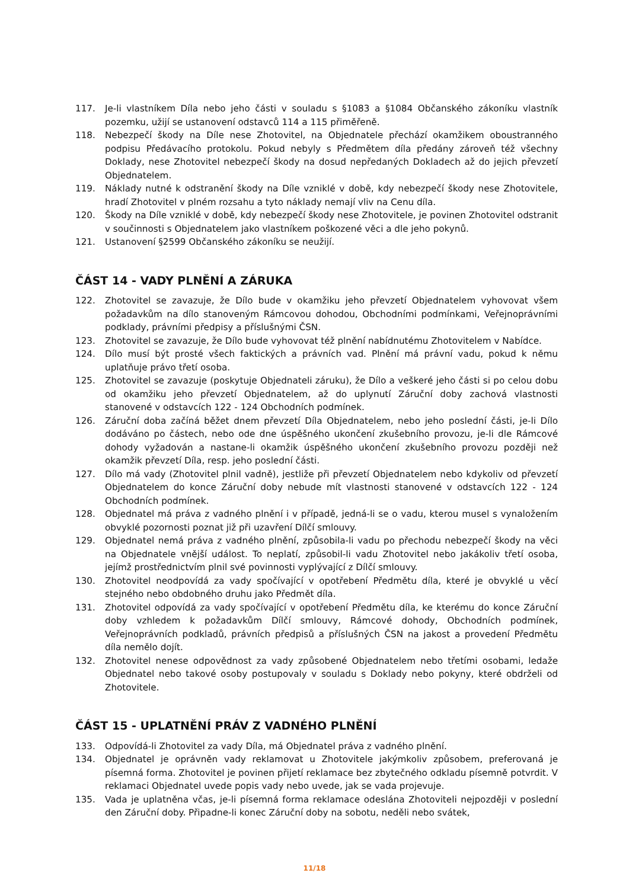117. Je-li vlastníkem Díla nebo jeho části v souladu s §1083 a §1084 Občanského zákoníku vlastník pozemku, užijí se ustanovení odstavců 114 a 115 přiměřeně.
118. Nebezpečí škody na Díle nese Zhotovitel, na Objednatele přechází okamžikem oboustranného podpisu Předávacího protokolu. Pokud nebyly s Předmětem díla předány zároveň též všechny Doklady, nese Zhotovitel nebezpečí škody na dosud nepředaných Dokladech až do jejich převzetí Objednatelem.
119. Náklady nutné k odstranění škody na Díle vzniklé v době, kdy nebezpečí škody nese Zhotovitele, hradí Zhotovitel v plném rozsahu a tyto náklady nemají vliv na Cenu díla.
120. Škody na Díle vzniklé v době, kdy nebezpečí škody nese Zhotovitele, je povinen Zhotovitel odstranit v součinnosti s Objednatelem jako vlastníkem poškozené věci a dle jeho pokynů.
121. Ustanovení §2599 Občanského zákoníku se neužijí.
ČÁST 14 - VADY PLNĚNÍ A ZÁRUKA
122. Zhotovitel se zavazuje, že Dílo bude v okamžiku jeho převzetí Objednatelem vyhovovat všem požadavkům na dílo stanoveným Rámcovou dohodou, Obchodními podmínkami, Veřejnoprávními podklady, právními předpisy a příslušnými ČSN.
123. Zhotovitel se zavazuje, že Dílo bude vyhovovat též plnění nabídnutému Zhotovitelem v Nabídce.
124. Dílo musí být prosté všech faktických a právních vad. Plnění má právní vadu, pokud k němu uplatňuje právo třetí osoba.
125. Zhotovitel se zavazuje (poskytuje Objednateli záruku), že Dílo a veškeré jeho části si po celou dobu od okamžiku jeho převzetí Objednatelem, až do uplynutí Záruční doby zachová vlastnosti stanovené v odstavcích 122 - 124 Obchodních podmínek.
126. Záruční doba začíná běžet dnem převzetí Díla Objednatelem, nebo jeho poslední části, je-li Dílo dodáváno po částech, nebo ode dne úspěšného ukončení zkušebního provozu, je-li dle Rámcové dohody vyžadován a nastane-li okamžik úspěšného ukončení zkušebního provozu později než okamžik převzetí Díla, resp. jeho poslední části.
127. Dílo má vady (Zhotovitel plnil vadně), jestliže při převzetí Objednatelem nebo kdykoliv od převzetí Objednatelem do konce Záruční doby nebude mít vlastnosti stanovené v odstavcích 122 - 124 Obchodních podmínek.
128. Objednatel má práva z vadného plnění i v případě, jedná-li se o vadu, kterou musel s vynaložením obvyklé pozornosti poznat již při uzavření Dílčí smlouvy.
129. Objednatel nemá práva z vadného plnění, způsobila-li vadu po přechodu nebezpečí škody na věci na Objednatele vnější událost. To neplatí, způsobil-li vadu Zhotovitel nebo jakákoliv třetí osoba, jejímž prostřednictvím plnil své povinnosti vyplývající z Dílčí smlouvy.
130. Zhotovitel neodpovídá za vady spočívající v opotřebení Předmětu díla, které je obvyklé u věcí stejného nebo obdobného druhu jako Předmět díla.
131. Zhotovitel odpovídá za vady spočívající v opotřebení Předmětu díla, ke kterému do konce Záruční doby vzhledem k požadavkům Dílčí smlouvy, Rámcové dohody, Obchodních podmínek, Veřejnoprávních podkladů, právních předpisů a příslušných ČSN na jakost a provedení Předmětu díla nemělo dojít.
132. Zhotovitel nenese odpovědnost za vady způsobené Objednatelem nebo třetími osobami, ledaže Objednatel nebo takové osoby postupovaly v souladu s Doklady nebo pokyny, které obdrželi od Zhotovitele.
ČÁST 15 - UPLATNĚNÍ PRÁV Z VADNÉHO PLNĚNÍ
133. Odpovídá-li Zhotovitel za vady Díla, má Objednatel práva z vadného plnění.
134. Objednatel je oprávněn vady reklamovat u Zhotovitele jakýmkoliv způsobem, preferovaná je písemná forma. Zhotovitel je povinen přijetí reklamace bez zbytečného odkladu písemně potvrdit. V reklamaci Objednatel uvede popis vady nebo uvede, jak se vada projevuje.
135. Vada je uplatněna včas, je-li písemná forma reklamace odeslána Zhotoviteli nejpozději v poslední den Záruční doby. Připadne-li konec Záruční doby na sobotu, neděli nebo svátek,
11/18